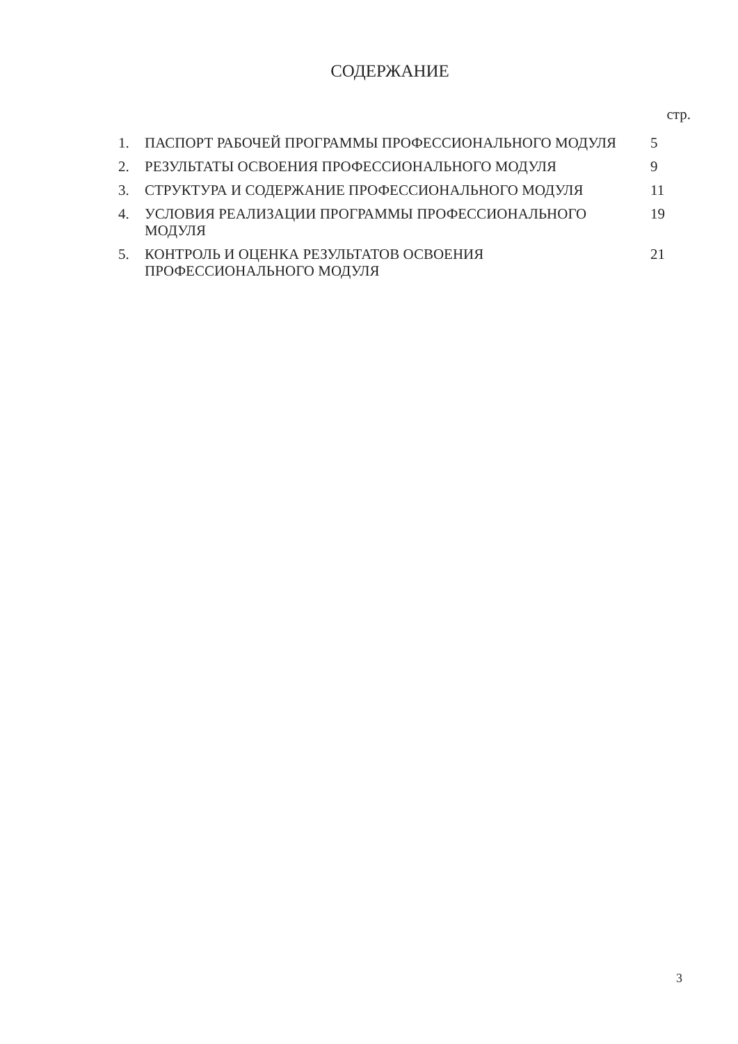СОДЕРЖАНИЕ
стр.
| 1. | ПАСПОРТ РАБОЧЕЙ ПРОГРАММЫ ПРОФЕССИОНАЛЬНОГО МОДУЛЯ | 5 |
| 2. | РЕЗУЛЬТАТЫ ОСВОЕНИЯ ПРОФЕССИОНАЛЬНОГО МОДУЛЯ | 9 |
| 3. | СТРУКТУРА И СОДЕРЖАНИЕ ПРОФЕССИОНАЛЬНОГО МОДУЛЯ | 11 |
| 4. | УСЛОВИЯ РЕАЛИЗАЦИИ ПРОГРАММЫ ПРОФЕССИОНАЛЬНОГО МОДУЛЯ | 19 |
| 5. | КОНТРОЛЬ И ОЦЕНКА РЕЗУЛЬТАТОВ ОСВОЕНИЯ ПРОФЕССИОНАЛЬНОГО МОДУЛЯ | 21 |
3